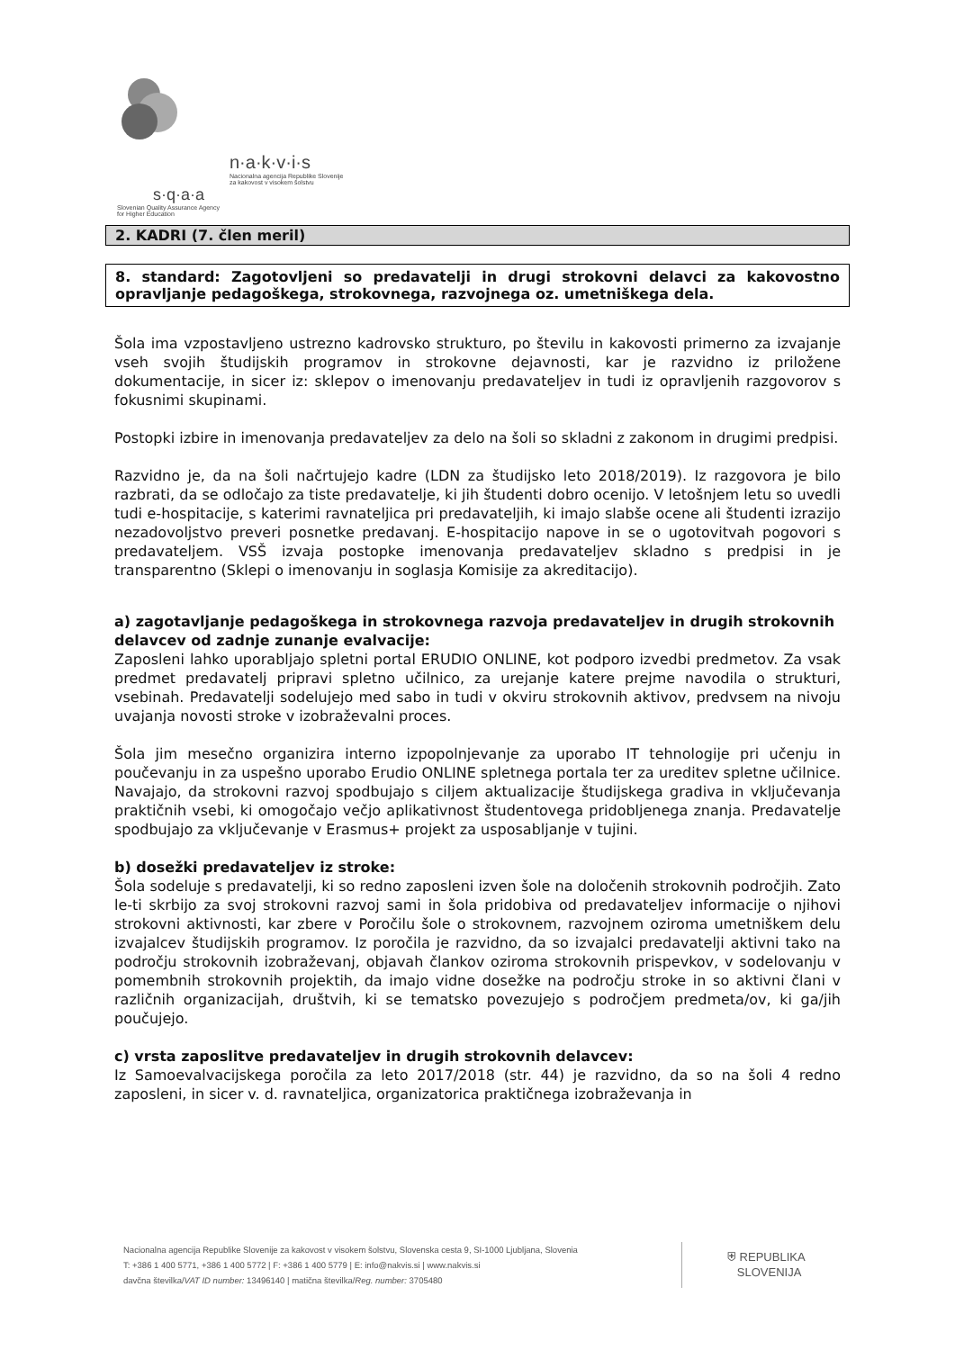n·a·k·v·i·s
Nacionalna agencija Republike Slovenije
za kakovost v visokem šolstvu
s·q·a·a
Slovenian Quality Assurance Agency
for Higher Education
2. KADRI (7. člen meril)
8. standard: Zagotovljeni so predavatelji in drugi strokovni delavci za kakovostno opravljanje pedagoškega, strokovnega, razvojnega oz. umetniškega dela.
Šola ima vzpostavljeno ustrezno kadrovsko strukturo, po številu in kakovosti primerno za izvajanje vseh svojih študijskih programov in strokovne dejavnosti, kar je razvidno iz priložene dokumentacije, in sicer iz: sklepov o imenovanju predavateljev in tudi iz opravljenih razgovorov s fokusnimi skupinami.
Postopki izbire in imenovanja predavateljev za delo na šoli so skladni z zakonom in drugimi predpisi.
Razvidno je, da na šoli načrtujejo kadre (LDN za študijsko leto 2018/2019). Iz razgovora je bilo razbrati, da se odločajo za tiste predavatelje, ki jih študenti dobro ocenijo. V letošnjem letu so uvedli tudi e-hospitacije, s katerimi ravnateljica pri predavateljih, ki imajo slabše ocene ali študenti izrazijo nezadovoljstvo preveri posnetke predavanj. E-hospitacijo napove in se o ugotovitvah pogovori s predavateljem. VSŠ izvaja postopke imenovanja predavateljev skladno s predpisi in je transparentno (Sklepi o imenovanju in soglasja Komisije za akreditacijo).
a) zagotavljanje pedagoškega in strokovnega razvoja predavateljev in drugih strokovnih delavcev od zadnje zunanje evalvacije:
Zaposleni lahko uporabljajo spletni portal ERUDIO ONLINE, kot podporo izvedbi predmetov. Za vsak predmet predavatelj pripravi spletno učilnico, za urejanje katere prejme navodila o strukturi, vsebinah. Predavatelji sodelujejo med sabo in tudi v okviru strokovnih aktivov, predvsem na nivoju uvajanja novosti stroke v izobraževalni proces.
Šola jim mesečno organizira interno izpopolnjevanje za uporabo IT tehnologije pri učenju in poučevanju in za uspešno uporabo Erudio ONLINE spletnega portala ter za ureditev spletne učilnice. Navajajo, da strokovni razvoj spodbujajo s ciljem aktualizacije študijskega gradiva in vključevanja praktičnih vsebi, ki omogočajo večjo aplikativnost študentovega pridobljenega znanja. Predavatelje spodbujajo za vključevanje v Erasmus+ projekt za usposabljanje v tujini.
b) dosežki predavateljev iz stroke:
Šola sodeluje s predavatelji, ki so redno zaposleni izven šole na določenih strokovnih področjih. Zato le-ti skrbijo za svoj strokovni razvoj sami in šola pridobiva od predavateljev informacije o njihovi strokovni aktivnosti, kar zbere v Poročilu šole o strokovnem, razvojnem oziroma umetniškem delu izvajalcev študijskih programov. Iz poročila je razvidno, da so izvajalci predavatelji aktivni tako na področju strokovnih izobraževanj, objavah člankov oziroma strokovnih prispevkov, v sodelovanju v pomembnih strokovnih projektih, da imajo vidne dosežke na področju stroke in so aktivni člani v različnih organizacijah, društvih, ki se tematsko povezujejo s področjem predmeta/ov, ki ga/jih poučujejo.
c) vrsta zaposlitve predavateljev in drugih strokovnih delavcev:
Iz Samoevalvacijskega poročila za leto 2017/2018 (str. 44) je razvidno, da so na šoli 4 redno zaposleni, in sicer v. d. ravnateljica, organizatorica praktičnega izobraževanja in
Nacionalna agencija Republike Slovenije za kakovost v visokem šolstvu, Slovenska cesta 9, SI-1000 Ljubljana, Slovenia
T: +386 1 400 5771, +386 1 400 5772 | F: +386 1 400 5779 | E: info@nakvis.si | www.nakvis.si
davčna številka/VAT ID number: 13496140 | matična številka/Reg. number: 3705480
⛨ REPUBLIKA
SLOVENIJA